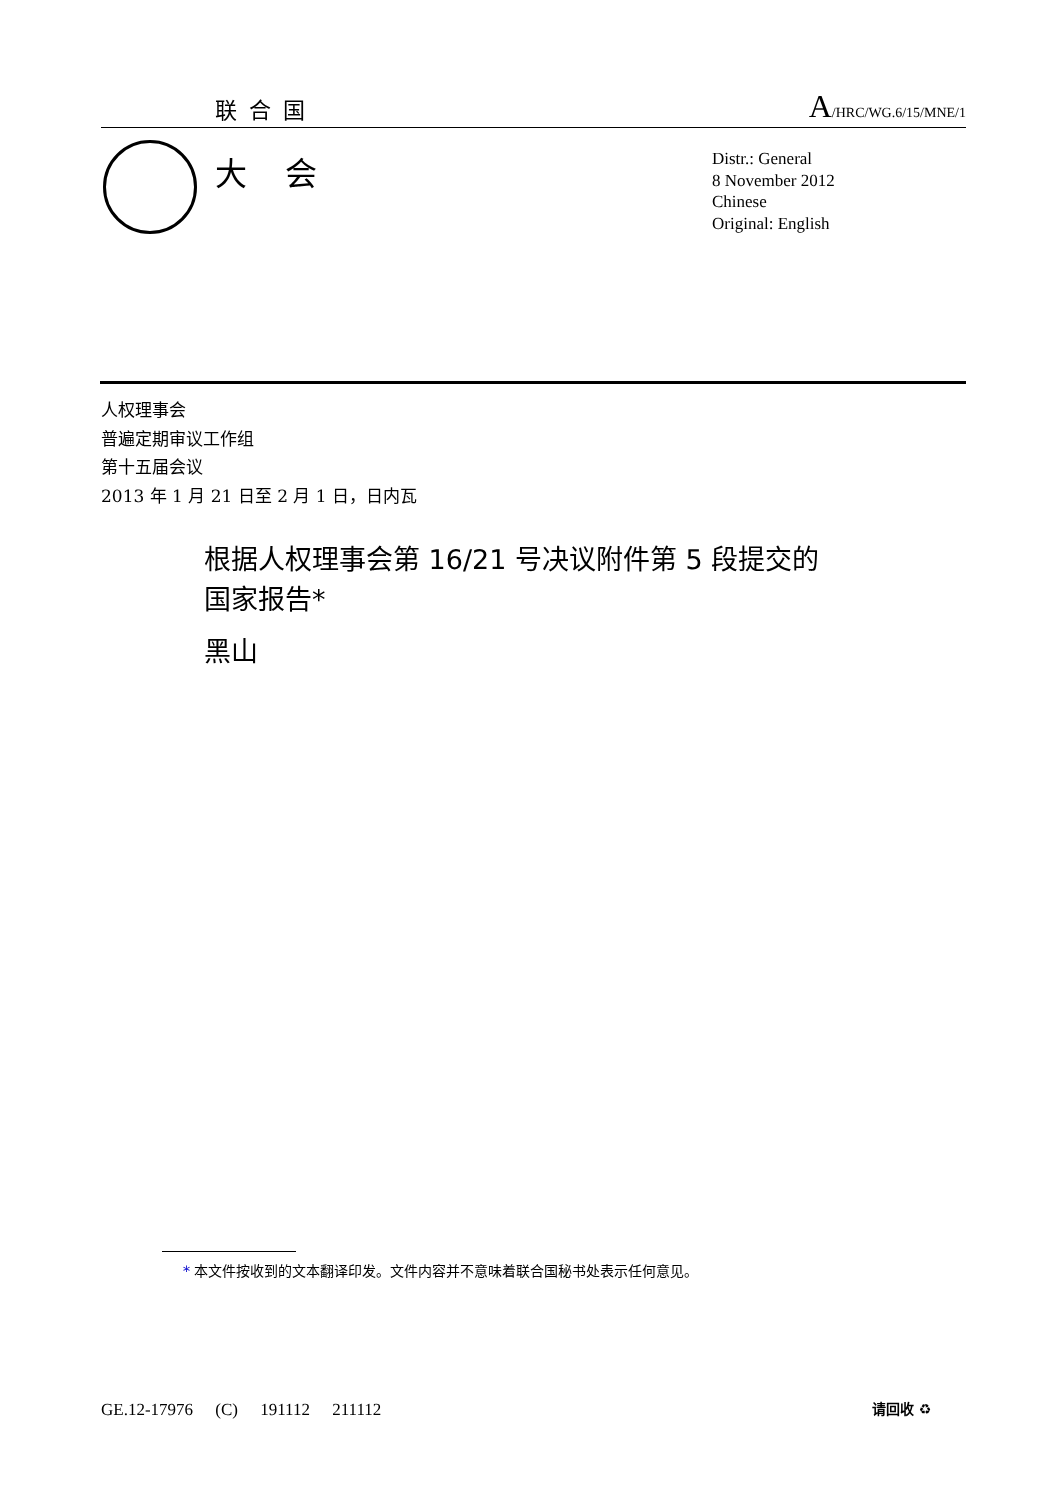联合国 A/HRC/WG.6/15/MNE/1
大会
Distr.: General
8 November 2012
Chinese
Original: English
人权理事会
普遍定期审议工作组
第十五届会议
2013 年 1 月 21 日至 2 月 1 日，日内瓦
根据人权理事会第 16/21 号决议附件第 5 段提交的
国家报告*
黑山
<sup>*</sup> 本文件按收到的文本翻译印发。文件内容并不意味着联合国秘书处表示任何意见。
GE.12-17976 (C) 191112 211112 请回收 ♻